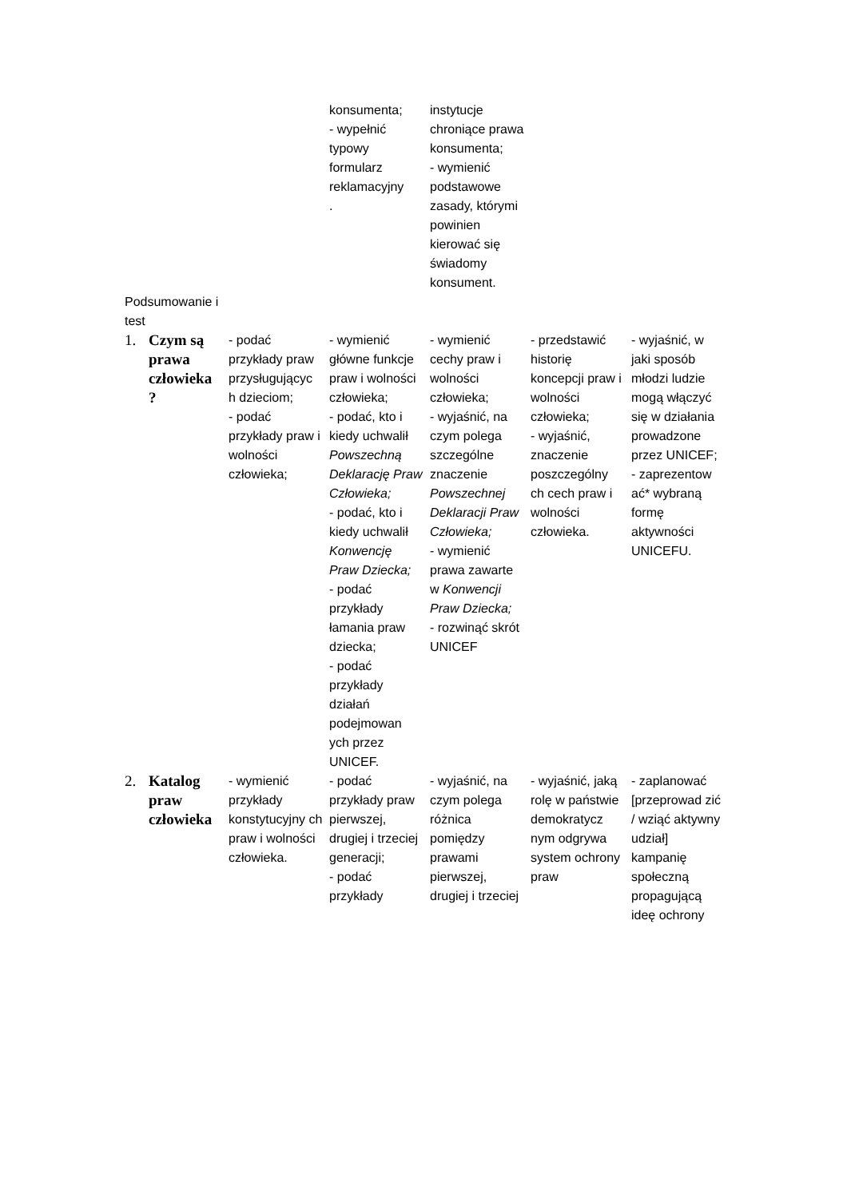| | | | konsumenta; - wypełnić typowy formularz reklamacyjny . | instytucje chroniące prawa konsumenta; - wymienić podstawowe zasady, którymi powinien kierować się świadomy konsument. | | |
| Podsumowanie i test | | | | | | |
| 1. | Czym są prawa człowieka ? | - podać przykłady praw przysługującyc h dzieciom; - podać przykłady praw i wolności człowieka; | - wymienić główne funkcje praw i wolności człowieka; - podać, kto i kiedy uchwalił Powszechną Deklarację Praw Człowieka; - podać, kto i kiedy uchwalił Konwencję Praw Dziecka; - podać przykłady łamania praw dziecka; - podać przykłady działań podejmowan ych przez UNICEF. | - wymienić cechy praw i wolności człowieka; - wyjaśnić, na czym polega szczególne znaczenie Powszechnej Deklaracji Praw Człowieka; - wymienić prawa zawarte w Konwencji Praw Dziecka; - rozwinąć skrót UNICEF | - przedstawić historię koncepcji praw i wolności człowieka; - wyjaśnić, znaczenie poszczególny ch cech praw i wolności człowieka. | - wyjaśnić, w jaki sposób młodzi ludzie mogą włączyć się w działania prowadzone przez UNICEF; - zaprezentow ać* wybraną formę aktywności UNICEFU. |
| 2. | Katalog praw człowieka | - wymienić przykłady konstytucyjny ch praw i wolności człowieka. | - podać przykłady praw pierwszej, drugiej i trzeciej generacji; - podać przykłady | - wyjaśnić, na czym polega różnica pomiędzy prawami pierwszej, drugiej i trzeciej | - wyjaśnić, jaką rolę w państwie demokratycz nym odgrywa system ochrony praw | - zaplanować [przeprowad zić / wziąć aktywny udział] kampanię społeczną propagującą ideę ochrony |